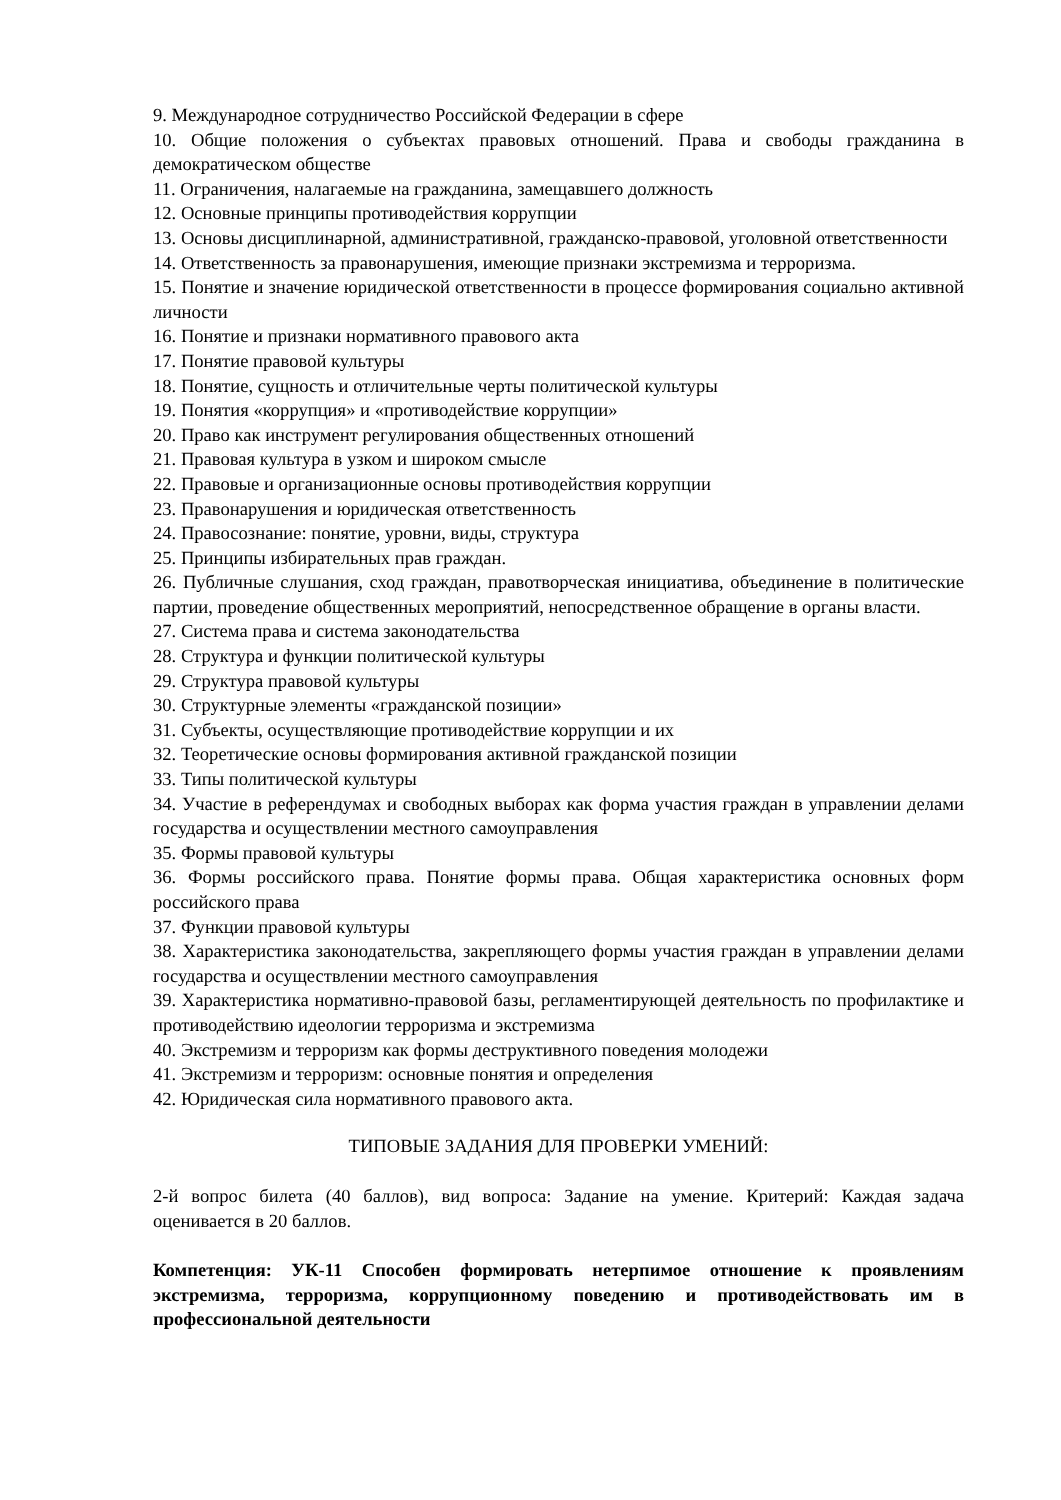9. Международное сотрудничество Российской Федерации в сфере
10. Общие положения о субъектах правовых отношений. Права и свободы гражданина в демократическом обществе
11. Ограничения, налагаемые на гражданина, замещавшего должность
12. Основные принципы противодействия коррупции
13. Основы дисциплинарной, административной, гражданско-правовой, уголовной ответственности
14. Ответственность за правонарушения, имеющие признаки экстремизма и терроризма.
15. Понятие и значение юридической ответственности в процессе формирования социально активной личности
16. Понятие и признаки нормативного правового акта
17. Понятие правовой культуры
18. Понятие, сущность и отличительные черты политической культуры
19. Понятия «коррупция» и «противодействие коррупции»
20. Право как инструмент регулирования общественных отношений
21. Правовая культура в узком и широком смысле
22. Правовые и организационные основы противодействия коррупции
23. Правонарушения и юридическая ответственность
24. Правосознание: понятие, уровни, виды, структура
25. Принципы избирательных прав граждан.
26. Публичные слушания, сход граждан, правотворческая инициатива, объединение в политические партии, проведение общественных мероприятий, непосредственное обращение в органы власти.
27. Система права и система законодательства
28. Структура и функции политической культуры
29. Структура правовой культуры
30. Структурные элементы «гражданской позиции»
31. Субъекты, осуществляющие противодействие коррупции и их
32. Теоретические основы формирования активной гражданской позиции
33. Типы политической культуры
34. Участие в референдумах и свободных выборах как форма участия граждан в управлении делами государства и осуществлении местного самоуправления
35. Формы правовой культуры
36. Формы российского права. Понятие формы права. Общая характеристика основных форм российского права
37. Функции правовой культуры
38. Характеристика законодательства, закрепляющего формы участия граждан в управлении делами государства и осуществлении местного самоуправления
39. Характеристика нормативно-правовой базы, регламентирующей деятельность по профилактике и противодействию идеологии терроризма и экстремизма
40. Экстремизм и терроризм как формы деструктивного поведения молодежи
41. Экстремизм и терроризм: основные понятия и определения
42. Юридическая сила нормативного правового акта.
ТИПОВЫЕ ЗАДАНИЯ ДЛЯ ПРОВЕРКИ УМЕНИЙ:
2-й вопрос билета (40 баллов), вид вопроса: Задание на умение. Критерий: Каждая задача оценивается в 20 баллов.
Компетенция: УК-11 Способен формировать нетерпимое отношение к проявлениям экстремизма, терроризма, коррупционному поведению и противодействовать им в профессиональной деятельности